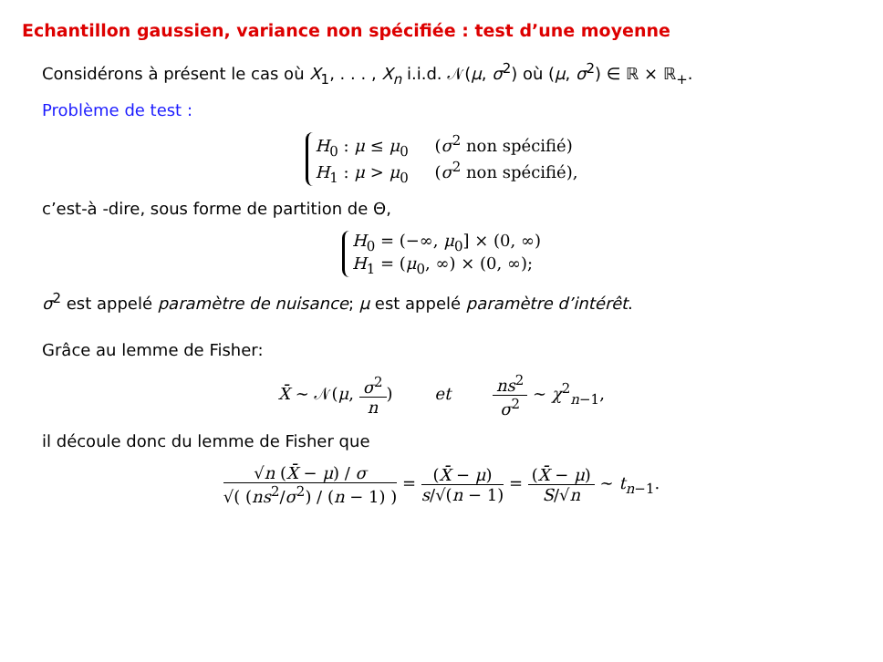Echantillon gaussien, variance non spécifiée : test d’une moyenne
Considérons à présent le cas où X<sub>1</sub>, . . . , X<sub>n</sub> i.i.d. 𝒩(μ, σ<sup>2</sup>) où (μ, σ<sup>2</sup>) ∈ ℝ × ℝ<sub>+</sub>.
Problème de test :
H<sub>0</sub> : μ ≤ μ<sub>0</sub> (σ<sup>2</sup> non spécifié)
H<sub>1</sub> : μ > μ<sub>0</sub> (σ<sup>2</sup> non spécifié),
c’est-à -dire, sous forme de partition de Θ,
H<sub>0</sub> = (−∞, μ<sub>0</sub>] × (0, ∞)
H<sub>1</sub> = (μ<sub>0</sub>, ∞) × (0, ∞);
σ<sup>2</sup> est appelé paramètre de nuisance; μ est appelé paramètre d’intérêt.
Grâce au lemme de Fisher:
X̄ ∼ 𝒩(μ, σ<sup>2</sup> n) et ns<sup>2</sup> σ<sup>2</sup> ∼ χ<sup>2</sup><sub>n−1</sub>,
il découle donc du lemme de Fisher que
√n (X̄ − μ) / σ √( (ns<sup>2</sup>/σ<sup>2</sup>) / (n − 1) ) = (X̄ − μ) s/√(n − 1) = (X̄ − μ) S/√n ∼ t<sub>n−1</sub>.